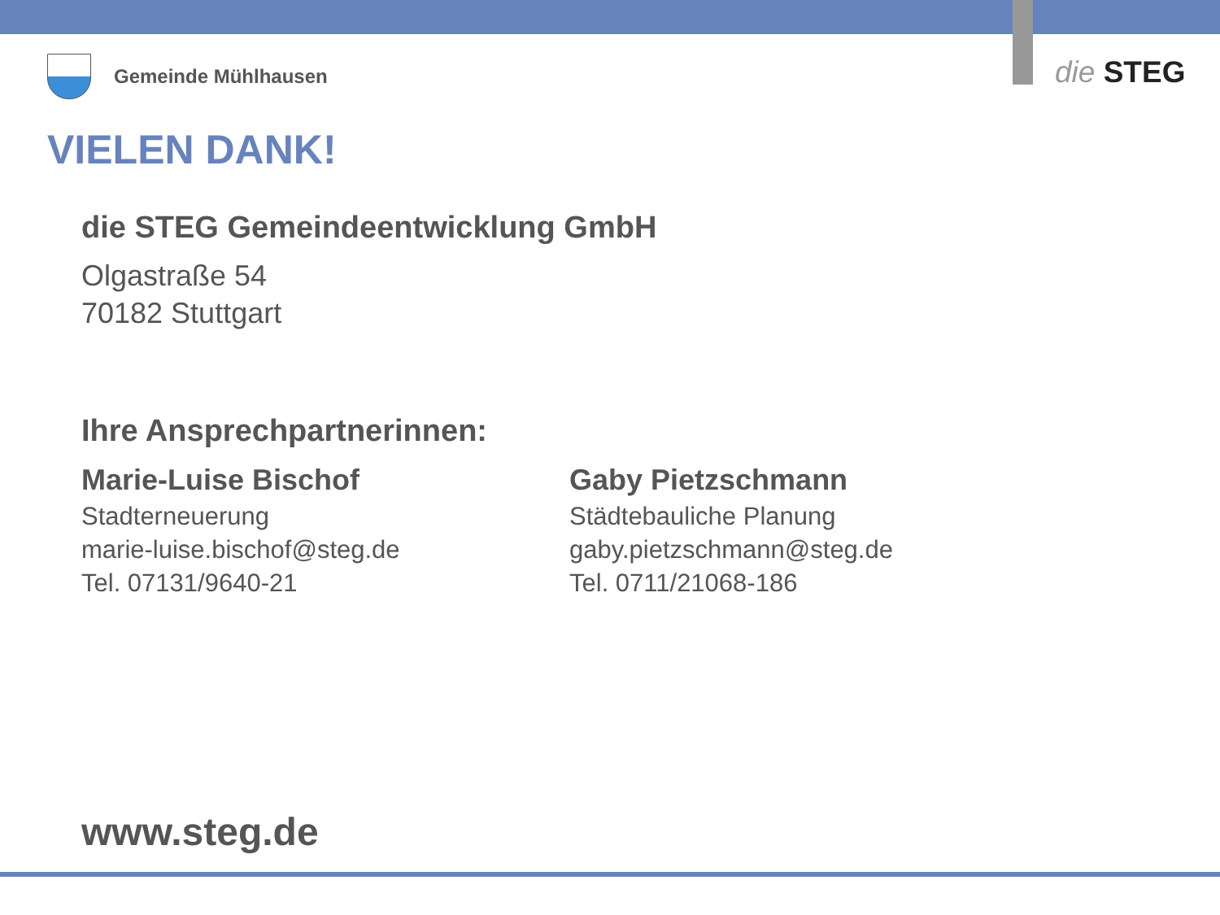Gemeinde Mühlhausen die STEG
VIELEN DANK!
die STEG Gemeindeentwicklung GmbH
Olgastraße 54
70182 Stuttgart
Ihre Ansprechpartnerinnen:
Marie-Luise Bischof
Stadterneuerung
marie-luise.bischof@steg.de
Tel. 07131/9640-21
Gaby Pietzschmann
Städtebauliche Planung
gaby.pietzschmann@steg.de
Tel. 0711/21068-186
www.steg.de